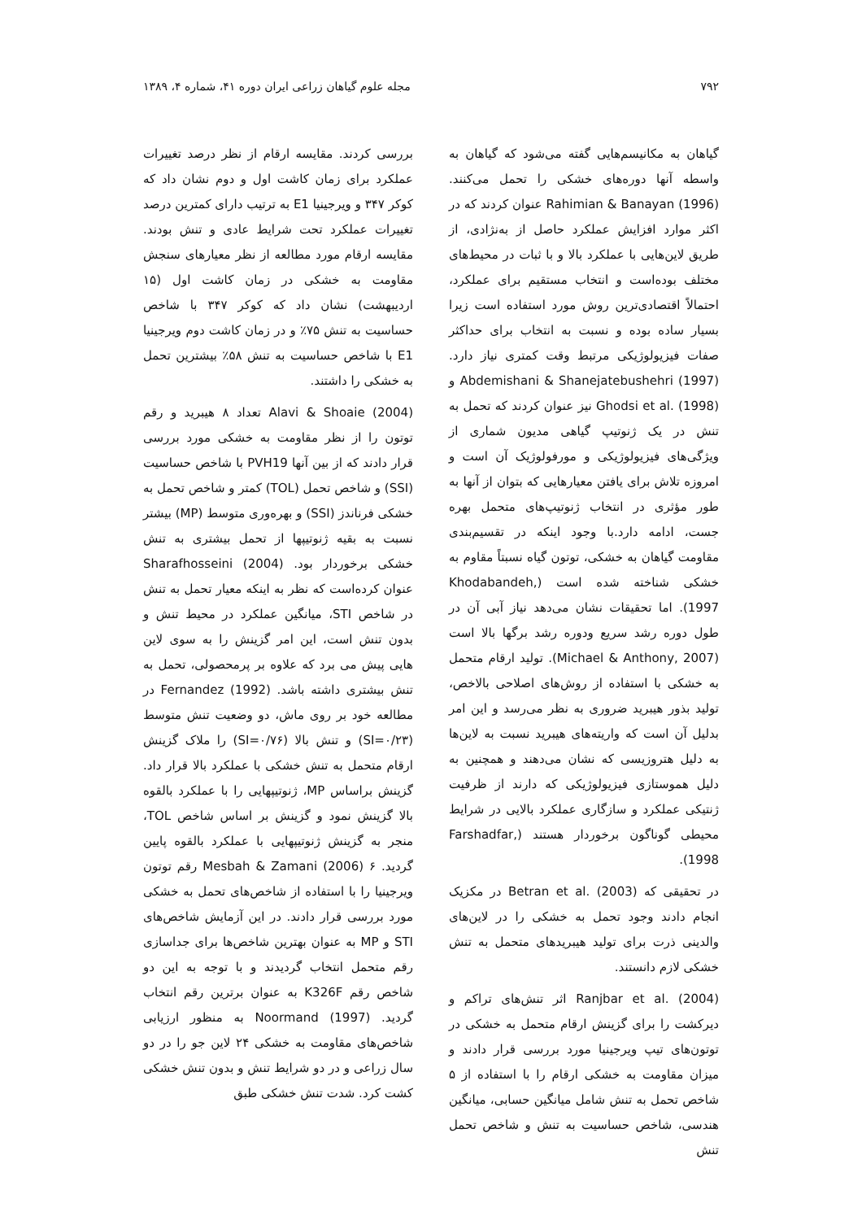۷۹۲ مجله علوم گیاهان زراعی ایران دوره ۴۱، شماره ۴، ۱۳۸۹
گیاهان به مکانیسم‌هایی گفته می‌شود که گیاهان به واسطه آنها دوره‌های خشکی را تحمل می‌کنند. Rahimian & Banayan (1996) عنوان کردند که در اکثر موارد افزایش عملکرد حاصل از به‌نژادی، از طریق لاین‌هایی با عملکرد بالا و با ثبات در محیط‌های مختلف بوده‌است و انتخاب مستقیم برای عملکرد، احتمالاً اقتصادی‌ترین روش مورد استفاده است زیرا بسیار ساده بوده و نسبت به انتخاب برای حداکثر صفات فیزیولوژیکی مرتبط وقت کمتری نیاز دارد. Abdemishani & Shanejatebushehri (1997) و Ghodsi et al. (1998) نیز عنوان کردند که تحمل به تنش در یک ژنوتیپ گیاهی مدیون شماری از ویژگی‌های فیزیولوژیکی و مورفولوژیک آن است و امروزه تلاش برای یافتن معیارهایی که بتوان از آنها به طور مؤثری در انتخاب ژنوتیپ‌های متحمل بهره جست، ادامه دارد.با وجود اینکه در تقسیم‌بندی مقاومت گیاهان به خشکی، توتون گیاه نسبتاً مقاوم به خشکی شناخته شده است (Khodabandeh, 1997). اما تحقیقات نشان می‌دهد نیاز آبی آن در طول دوره رشد سریع ودوره رشد برگها بالا است (Michael & Anthony, 2007). تولید ارقام متحمل به خشکی با استفاده از روش‌های اصلاحی بالاخص، تولید بذور هیبرید ضروری به نظر می‌رسد و این امر بدلیل آن است که واریته‌های هیبرید نسبت به لاین‌ها به دلیل هتروزیسی که نشان می‌دهند و همچنین به دلیل هموستازی فیزیولوژیکی که دارند از ظرفیت ژنتیکی عملکرد و سازگاری عملکرد بالایی در شرایط محیطی گوناگون برخوردار هستند (Farshadfar, 1998).
در تحقیقی که Betran et al. (2003) در مکزیک انجام دادند وجود تحمل به خشکی را در لاین‌های والدینی ذرت برای تولید هیبریدهای متحمل به تنش خشکی لازم دانستند.
Ranjbar et al. (2004) اثر تنش‌های تراکم و دیرکشت را برای گزینش ارقام متحمل به خشکی در توتون‌های تیپ ویرجینیا مورد بررسی قرار دادند و میزان مقاومت به خشکی ارقام را با استفاده از ۵ شاخص تحمل به تنش شامل میانگین حسابی، میانگین هندسی، شاخص حساسیت به تنش و شاخص تحمل تنش
بررسی کردند. مقایسه ارقام از نظر درصد تغییرات عملکرد برای زمان کاشت اول و دوم نشان داد که کوکر ۳۴۷ و ویرجینیا E1 به ترتیب دارای کمترین درصد تغییرات عملکرد تحت شرایط عادی و تنش بودند. مقایسه ارقام مورد مطالعه از نظر معیارهای سنجش مقاومت به خشکی در زمان کاشت اول (۱۵ اردیبهشت) نشان داد که کوکر ۳۴۷ با شاخص حساسیت به تنش ۷۵٪ و در زمان کاشت دوم ویرجینیا E1 با شاخص حساسیت به تنش ۵۸٪ بیشترین تحمل به خشکی را داشتند.
Alavi & Shoaie (2004) تعداد ۸ هیبرید و رقم توتون را از نظر مقاومت به خشکی مورد بررسی قرار دادند که از بین آنها PVH19 با شاخص حساسیت (SSI) و شاخص تحمل (TOL) کمتر و شاخص تحمل به خشکی فرناندز (SSI) و بهره‌وری متوسط (MP) بیشتر نسبت به بقیه ژنوتیپها از تحمل بیشتری به تنش خشکی برخوردار بود. Sharafhosseini (2004) عنوان کرده‌است که نظر به اینکه معیار تحمل به تنش در شاخص STI، میانگین عملکرد در محیط تنش و بدون تنش است، این امر گزینش را به سوی لاین هایی پیش می برد که علاوه بر پرمحصولی، تحمل به تنش بیشتری داشته باشد. Fernandez (1992) در مطالعه خود بر روی ماش، دو وضعیت تنش متوسط (SI=۰/۲۳) و تنش بالا (SI=۰/۷۶) را ملاک گزینش ارقام متحمل به تنش خشکی با عملکرد بالا قرار داد. گزینش براساس MP، ژنوتیپهایی را با عملکرد بالقوه بالا گزینش نمود و گزینش بر اساس شاخص TOL، منجر به گزینش ژنوتیپهایی با عملکرد بالقوه پایین گردید. Mesbah & Zamani (2006) ۶ رقم توتون ویرجینیا را با استفاده از شاخص‌های تحمل به خشکی مورد بررسی قرار دادند. در این آزمایش شاخص‌های STI و MP به عنوان بهترین شاخص‌ها برای جداسازی رقم متحمل انتخاب گردیدند و با توجه به این دو شاخص رقم K326F به عنوان برترین رقم انتخاب گردید. Noormand (1997) به منظور ارزیابی شاخص‌های مقاومت به خشکی ۲۴ لاین جو را در دو سال زراعی و در دو شرایط تنش و بدون تنش خشکی کشت کرد. شدت تنش خشکی طبق